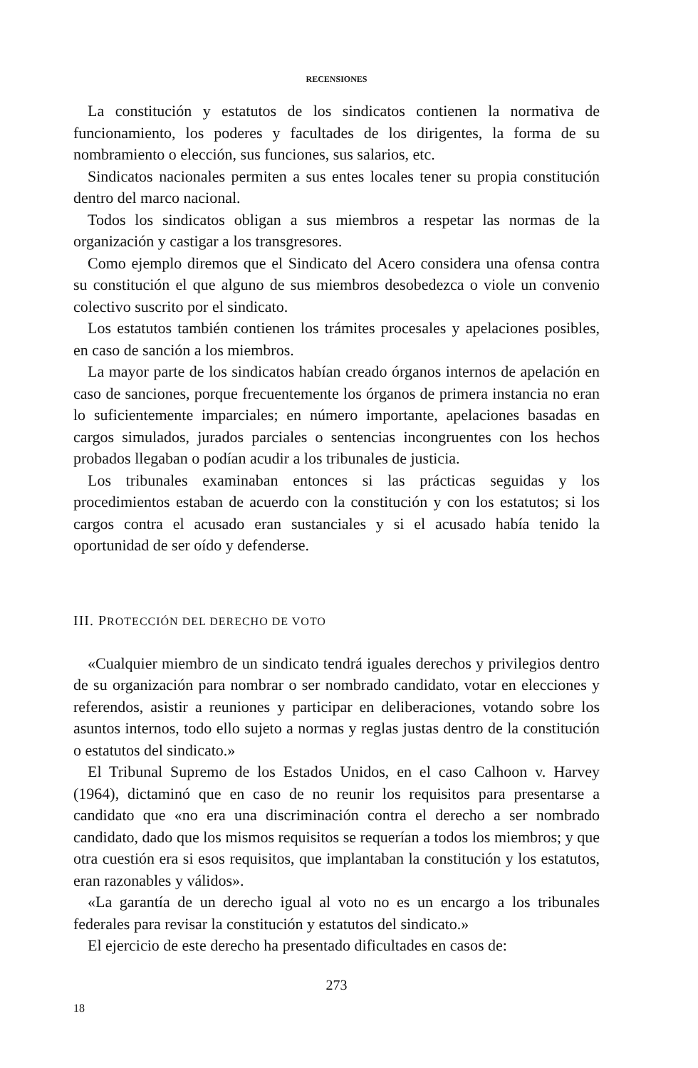RECENSIONES
La constitución y estatutos de los sindicatos contienen la normativa de funcionamiento, los poderes y facultades de los dirigentes, la forma de su nombramiento o elección, sus funciones, sus salarios, etc.
Sindicatos nacionales permiten a sus entes locales tener su propia constitución dentro del marco nacional.
Todos los sindicatos obligan a sus miembros a respetar las normas de la organización y castigar a los transgresores.
Como ejemplo diremos que el Sindicato del Acero considera una ofensa contra su constitución el que alguno de sus miembros desobedezca o viole un convenio colectivo suscrito por el sindicato.
Los estatutos también contienen los trámites procesales y apelaciones posibles, en caso de sanción a los miembros.
La mayor parte de los sindicatos habían creado órganos internos de apelación en caso de sanciones, porque frecuentemente los órganos de primera instancia no eran lo suficientemente imparciales; en número importante, apelaciones basadas en cargos simulados, jurados parciales o sentencias incongruentes con los hechos probados llegaban o podían acudir a los tribunales de justicia.
Los tribunales examinaban entonces si las prácticas seguidas y los procedimientos estaban de acuerdo con la constitución y con los estatutos; si los cargos contra el acusado eran sustanciales y si el acusado había tenido la oportunidad de ser oído y defenderse.
III. PROTECCIÓN DEL DERECHO DE VOTO
«Cualquier miembro de un sindicato tendrá iguales derechos y privilegios dentro de su organización para nombrar o ser nombrado candidato, votar en elecciones y referendos, asistir a reuniones y participar en deliberaciones, votando sobre los asuntos internos, todo ello sujeto a normas y reglas justas dentro de la constitución o estatutos del sindicato.»
El Tribunal Supremo de los Estados Unidos, en el caso Calhoon v. Harvey (1964), dictaminó que en caso de no reunir los requisitos para presentarse a candidato que «no era una discriminación contra el derecho a ser nombrado candidato, dado que los mismos requisitos se requerían a todos los miembros; y que otra cuestión era si esos requisitos, que implantaban la constitución y los estatutos, eran razonables y válidos».
«La garantía de un derecho igual al voto no es un encargo a los tribunales federales para revisar la constitución y estatutos del sindicato.»
El ejercicio de este derecho ha presentado dificultades en casos de:
273
18